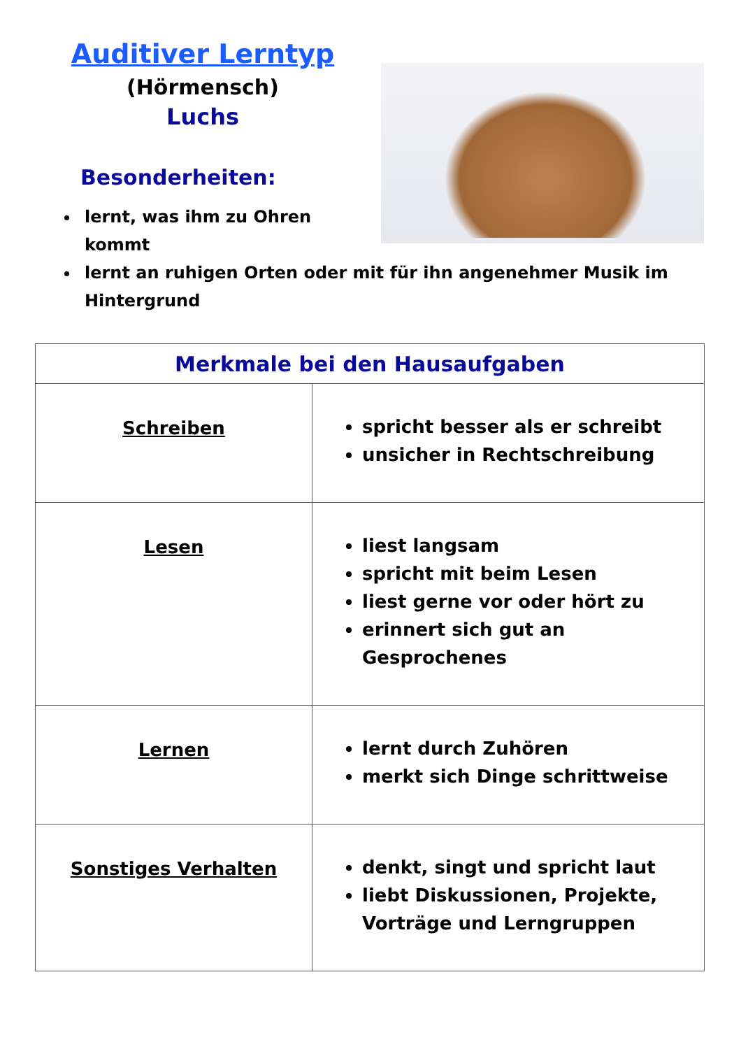Auditiver Lerntyp
(Hörmensch)
Luchs
Besonderheiten:
lernt, was ihm zu Ohren
kommt
lernt an ruhigen Orten oder mit für ihn angenehmer Musik im Hintergrund
| Merkmale bei den Hausaufgaben | |
| --- | --- |
| Schreiben | spricht besser als er schreibt unsicher in Rechtschreibung |
| Lesen | liest langsam spricht mit beim Lesen liest gerne vor oder hört zu erinnert sich gut an Gesprochenes |
| Lernen | lernt durch Zuhören merkt sich Dinge schrittweise |
| Sonstiges Verhalten | denkt, singt und spricht laut liebt Diskussionen, Projekte, Vorträge und Lerngruppen |